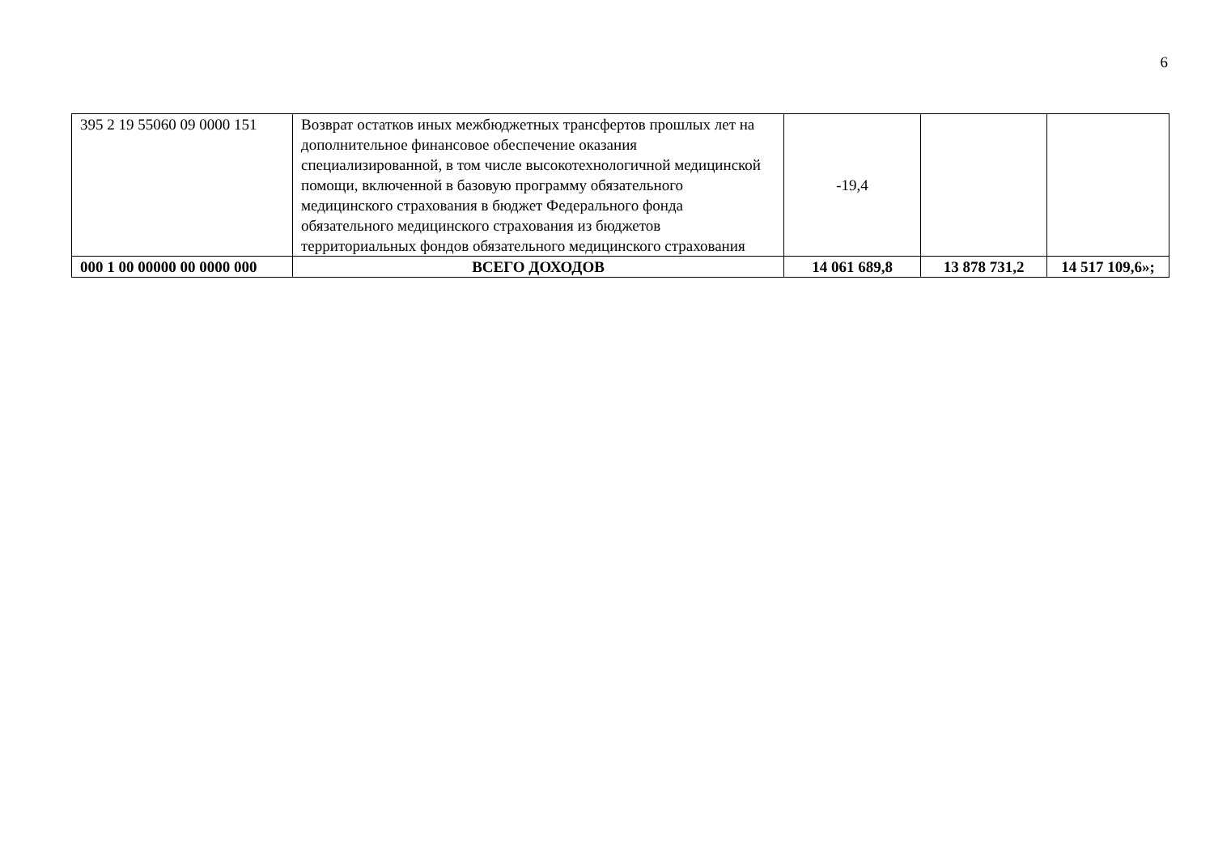6
| 395 2 19 55060 09 0000 151 | Возврат остатков иных межбюджетных трансфертов прошлых лет на дополнительное финансовое обеспечение оказания специализированной, в том числе высокотехнологичной медицинской помощи, включенной в базовую программу обязательного медицинского страхования в бюджет Федерального фонда обязательного медицинского страхования из бюджетов территориальных фондов обязательного медицинского страхования | -19,4 | | |
| 000 1 00 00000 00 0000 000 | ВСЕГО ДОХОДОВ | 14 061 689,8 | 13 878 731,2 | 14 517 109,6»; |